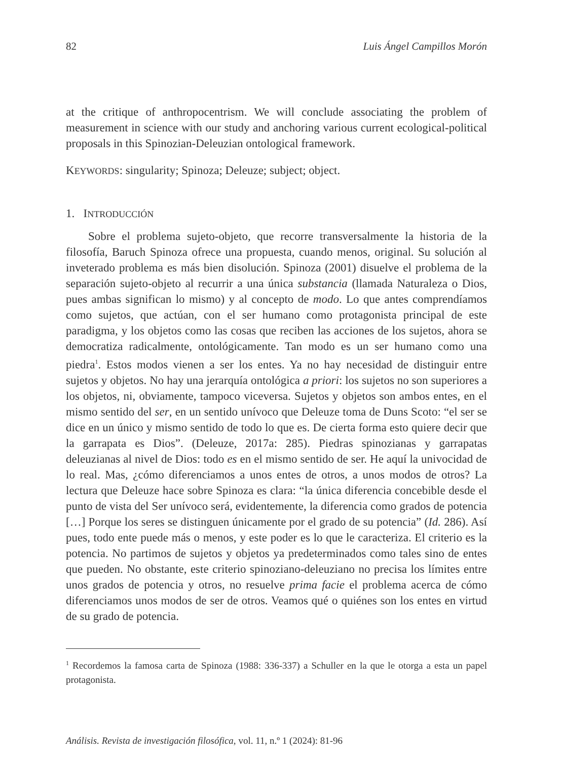82 Luis Ángel Campillos Morón
at the critique of anthropocentrism. We will conclude associating the problem of measurement in science with our study and anchoring various current ecological-political proposals in this Spinozian-Deleuzian ontological framework.
KEYWORDS: singularity; Spinoza; Deleuze; subject; object.
1. INTRODUCCIÓN
Sobre el problema sujeto-objeto, que recorre transversalmente la historia de la filosofía, Baruch Spinoza ofrece una propuesta, cuando menos, original. Su solución al inveterado problema es más bien disolución. Spinoza (2001) disuelve el problema de la separación sujeto-objeto al recurrir a una única substancia (llamada Naturaleza o Dios, pues ambas significan lo mismo) y al concepto de modo. Lo que antes comprendíamos como sujetos, que actúan, con el ser humano como protagonista principal de este paradigma, y los objetos como las cosas que reciben las acciones de los sujetos, ahora se democratiza radicalmente, ontológicamente. Tan modo es un ser humano como una piedra<sup>1</sup>. Estos modos vienen a ser los entes. Ya no hay necesidad de distinguir entre sujetos y objetos. No hay una jerarquía ontológica a priori: los sujetos no son superiores a los objetos, ni, obviamente, tampoco viceversa. Sujetos y objetos son ambos entes, en el mismo sentido del ser, en un sentido unívoco que Deleuze toma de Duns Scoto: “el ser se dice en un único y mismo sentido de todo lo que es. De cierta forma esto quiere decir que la garrapata es Dios”. (Deleuze, 2017a: 285). Piedras spinozianas y garrapatas deleuzianas al nivel de Dios: todo es en el mismo sentido de ser. He aquí la univocidad de lo real. Mas, ¿cómo diferenciamos a unos entes de otros, a unos modos de otros? La lectura que Deleuze hace sobre Spinoza es clara: “la única diferencia concebible desde el punto de vista del Ser unívoco será, evidentemente, la diferencia como grados de potencia […] Porque los seres se distinguen únicamente por el grado de su potencia” (Id. 286). Así pues, todo ente puede más o menos, y este poder es lo que le caracteriza. El criterio es la potencia. No partimos de sujetos y objetos ya predeterminados como tales sino de entes que pueden. No obstante, este criterio spinoziano-deleuziano no precisa los límites entre unos grados de potencia y otros, no resuelve prima facie el problema acerca de cómo diferenciamos unos modos de ser de otros. Veamos qué o quiénes son los entes en virtud de su grado de potencia.
<sup>1</sup> Recordemos la famosa carta de Spinoza (1988: 336-337) a Schuller en la que le otorga a esta un papel protagonista.
Análisis. Revista de investigación filosófica, vol. 11, n.º 1 (2024): 81-96